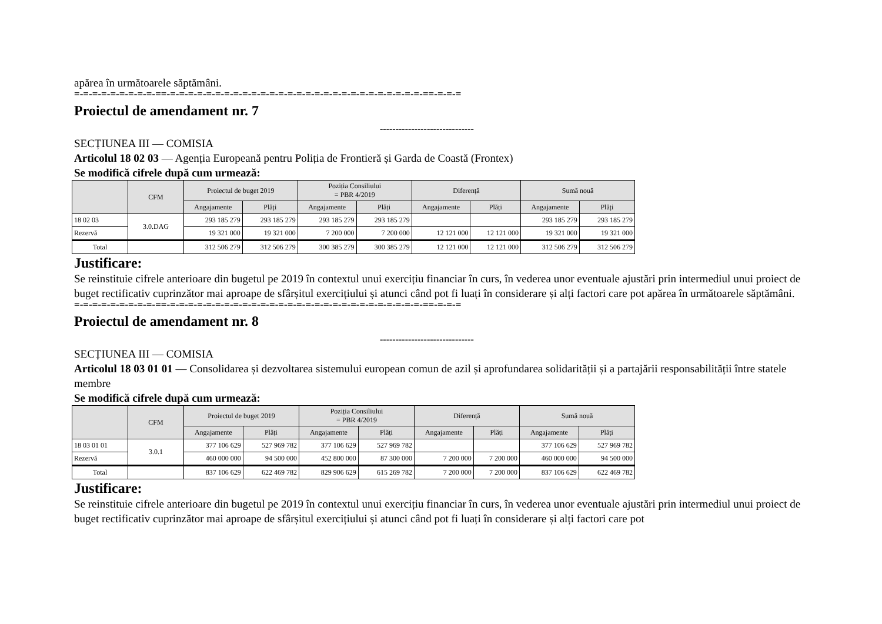apărea în următoarele săptămâni.
=-=-=-=-=-=-=-=-=-==-=-=-=-=-=-=-=-=-=-=-=-=-=-=-=-=-=-=-=-=-=-=-=-=-=-=-=-=-==-=-=-=
Proiectul de amendament nr. 7
------------------------------
SECȚIUNEA III — COMISIA
Articolul 18 02 03 — Agenția Europeană pentru Poliția de Frontieră și Garda de Coastă (Frontex)
Se modifică cifrele după cum urmează:
| | CFM | Proiectul de buget 2019 | | Poziția Consiliului = PBR 4/2019 | | Diferență | | Sumă nouă | |
| --- | --- | --- | --- | --- | --- | --- | --- | --- | --- |
| | | Angajamente | Plăți | Angajamente | Plăți | Angajamente | Plăți | Angajamente | Plăți |
| 18 02 03 | 3.0.DAG | 293 185 279 | 293 185 279 | 293 185 279 | 293 185 279 | | | 293 185 279 | 293 185 279 |
| Rezervă | | 19 321 000 | 19 321 000 | 7 200 000 | 7 200 000 | 12 121 000 | 12 121 000 | 19 321 000 | 19 321 000 |
| Total | | 312 506 279 | 312 506 279 | 300 385 279 | 300 385 279 | 12 121 000 | 12 121 000 | 312 506 279 | 312 506 279 |
Justificare:
Se reinstituie cifrele anterioare din bugetul pe 2019 în contextul unui exercițiu financiar în curs, în vederea unor eventuale ajustări prin intermediul unui proiect de buget rectificativ cuprinzător mai aproape de sfârșitul exercițiului și atunci când pot fi luați în considerare și alți factori care pot apărea în următoarele săptămâni.
=-=-=-=-=-=-=-=-=-==-=-=-=-=-=-=-=-=-=-=-=-=-=-=-=-=-=-=-=-=-=-=-=-=-=-=-=-=-==-=-=-=
Proiectul de amendament nr. 8
------------------------------
SECȚIUNEA III — COMISIA
Articolul 18 03 01 01 — Consolidarea și dezvoltarea sistemului european comun de azil și aprofundarea solidarității și a partajării responsabilității între statele membre
Se modifică cifrele după cum urmează:
| | CFM | Proiectul de buget 2019 | | Poziția Consiliului = PBR 4/2019 | | Diferență | | Sumă nouă | |
| --- | --- | --- | --- | --- | --- | --- | --- | --- | --- |
| | | Angajamente | Plăți | Angajamente | Plăți | Angajamente | Plăți | Angajamente | Plăți |
| 18 03 01 01 | 3.0.1 | 377 106 629 | 527 969 782 | 377 106 629 | 527 969 782 | | | 377 106 629 | 527 969 782 |
| Rezervă | | 460 000 000 | 94 500 000 | 452 800 000 | 87 300 000 | 7 200 000 | 7 200 000 | 460 000 000 | 94 500 000 |
| Total | | 837 106 629 | 622 469 782 | 829 906 629 | 615 269 782 | 7 200 000 | 7 200 000 | 837 106 629 | 622 469 782 |
Justificare:
Se reinstituie cifrele anterioare din bugetul pe 2019 în contextul unui exercițiu financiar în curs, în vederea unor eventuale ajustări prin intermediul unui proiect de buget rectificativ cuprinzător mai aproape de sfârșitul exercițiului și atunci când pot fi luați în considerare și alți factori care pot